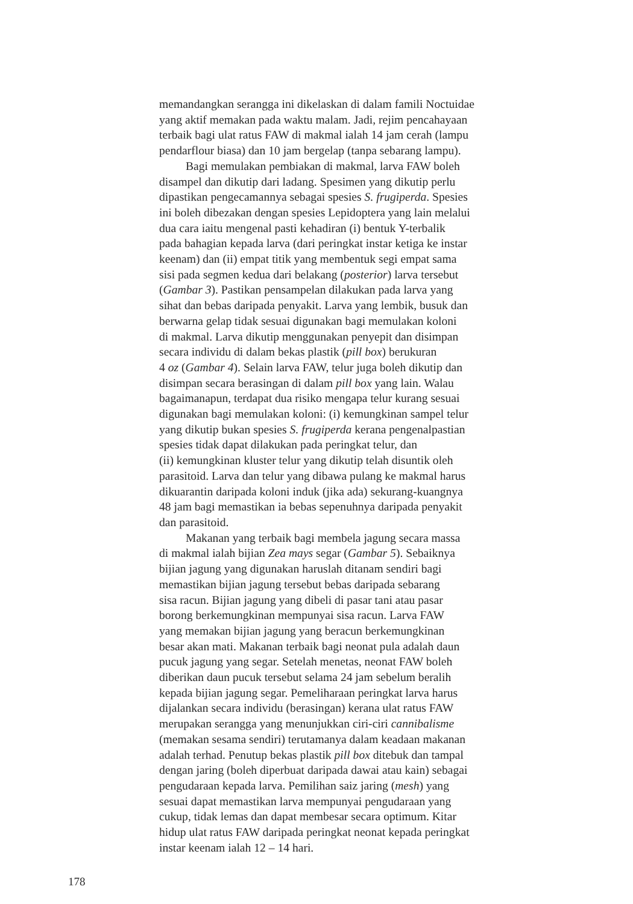memandangkan serangga ini dikelaskan di dalam famili Noctuidae
yang aktif memakan pada waktu malam. Jadi, rejim pencahayaan
terbaik bagi ulat ratus FAW di makmal ialah 14 jam cerah (lampu
pendarflour biasa) dan 10 jam bergelap (tanpa sebarang lampu).
Bagi memulakan pembiakan di makmal, larva FAW boleh
disampel dan dikutip dari ladang. Spesimen yang dikutip perlu
dipastikan pengecamannya sebagai spesies S. frugiperda. Spesies
ini boleh dibezakan dengan spesies Lepidoptera yang lain melalui
dua cara iaitu mengenal pasti kehadiran (i) bentuk Y-terbalik
pada bahagian kepada larva (dari peringkat instar ketiga ke instar
keenam) dan (ii) empat titik yang membentuk segi empat sama
sisi pada segmen kedua dari belakang (posterior) larva tersebut
(Gambar 3). Pastikan pensampelan dilakukan pada larva yang
sihat dan bebas daripada penyakit. Larva yang lembik, busuk dan
berwarna gelap tidak sesuai digunakan bagi memulakan koloni
di makmal. Larva dikutip menggunakan penyepit dan disimpan
secara individu di dalam bekas plastik (pill box) berukuran
4 oz (Gambar 4). Selain larva FAW, telur juga boleh dikutip dan
disimpan secara berasingan di dalam pill box yang lain. Walau
bagaimanapun, terdapat dua risiko mengapa telur kurang sesuai
digunakan bagi memulakan koloni: (i) kemungkinan sampel telur
yang dikutip bukan spesies S. frugiperda kerana pengenalpastian
spesies tidak dapat dilakukan pada peringkat telur, dan
(ii) kemungkinan kluster telur yang dikutip telah disuntik oleh
parasitoid. Larva dan telur yang dibawa pulang ke makmal harus
dikuarantin daripada koloni induk (jika ada) sekurang-kuangnya
48 jam bagi memastikan ia bebas sepenuhnya daripada penyakit
dan parasitoid.
Makanan yang terbaik bagi membela jagung secara massa
di makmal ialah bijian Zea mays segar (Gambar 5). Sebaiknya
bijian jagung yang digunakan haruslah ditanam sendiri bagi
memastikan bijian jagung tersebut bebas daripada sebarang
sisa racun. Bijian jagung yang dibeli di pasar tani atau pasar
borong berkemungkinan mempunyai sisa racun. Larva FAW
yang memakan bijian jagung yang beracun berkemungkinan
besar akan mati. Makanan terbaik bagi neonat pula adalah daun
pucuk jagung yang segar. Setelah menetas, neonat FAW boleh
diberikan daun pucuk tersebut selama 24 jam sebelum beralih
kepada bijian jagung segar. Pemeliharaan peringkat larva harus
dijalankan secara individu (berasingan) kerana ulat ratus FAW
merupakan serangga yang menunjukkan ciri-ciri cannibalisme
(memakan sesama sendiri) terutamanya dalam keadaan makanan
adalah terhad. Penutup bekas plastik pill box ditebuk dan tampal
dengan jaring (boleh diperbuat daripada dawai atau kain) sebagai
pengudaraan kepada larva. Pemilihan saiz jaring (mesh) yang
sesuai dapat memastikan larva mempunyai pengudaraan yang
cukup, tidak lemas dan dapat membesar secara optimum. Kitar
hidup ulat ratus FAW daripada peringkat neonat kepada peringkat
instar keenam ialah 12 – 14 hari.
178